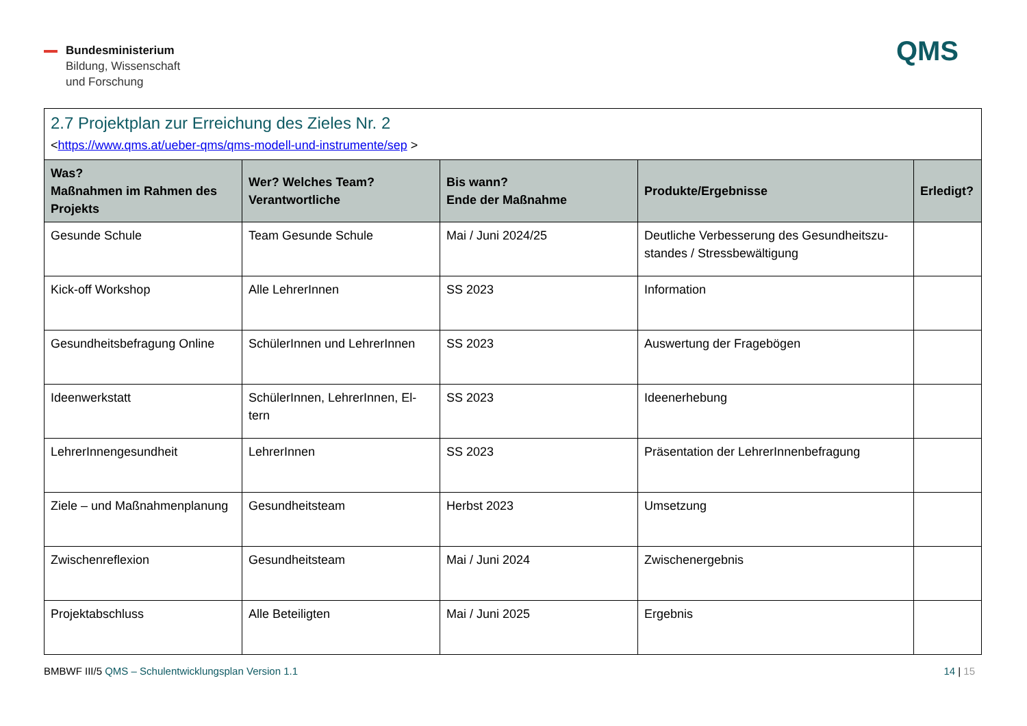Bundesministerium
Bildung, Wissenschaft
und Forschung
QMS
| 2.7 Projektplan zur Erreichung des Zieles Nr. 2 < https://www.qms.at/ueber-qms/qms-modell-und-instrumente/sep > | | | | |
| Was? Maßnahmen im Rahmen des Projekts | Wer? Welches Team? Verantwortliche | Bis wann? Ende der Maßnahme | Produkte/Ergebnisse | Erledigt? |
| Gesunde Schule | Team Gesunde Schule | Mai / Juni 2024/25 | Deutliche Verbesserung des Gesundheitszu-standes / Stressbewältigung | |
| Kick-off Workshop | Alle LehrerInnen | SS 2023 | Information | |
| Gesundheitsbefragung Online | SchülerInnen und LehrerInnen | SS 2023 | Auswertung der Fragebögen | |
| Ideenwerkstatt | SchülerInnen, LehrerInnen, El-tern | SS 2023 | Ideenerhebung | |
| LehrerInnengesundheit | LehrerInnen | SS 2023 | Präsentation der LehrerInnenbefragung | |
| Ziele – und Maßnahmenplanung | Gesundheitsteam | Herbst 2023 | Umsetzung | |
| Zwischenreflexion | Gesundheitsteam | Mai / Juni 2024 | Zwischenergebnis | |
| Projektabschluss | Alle Beteiligten | Mai / Juni 2025 | Ergebnis | |
BMBWF III/5 QMS – Schulentwicklungsplan Version 1.1 14 | 15